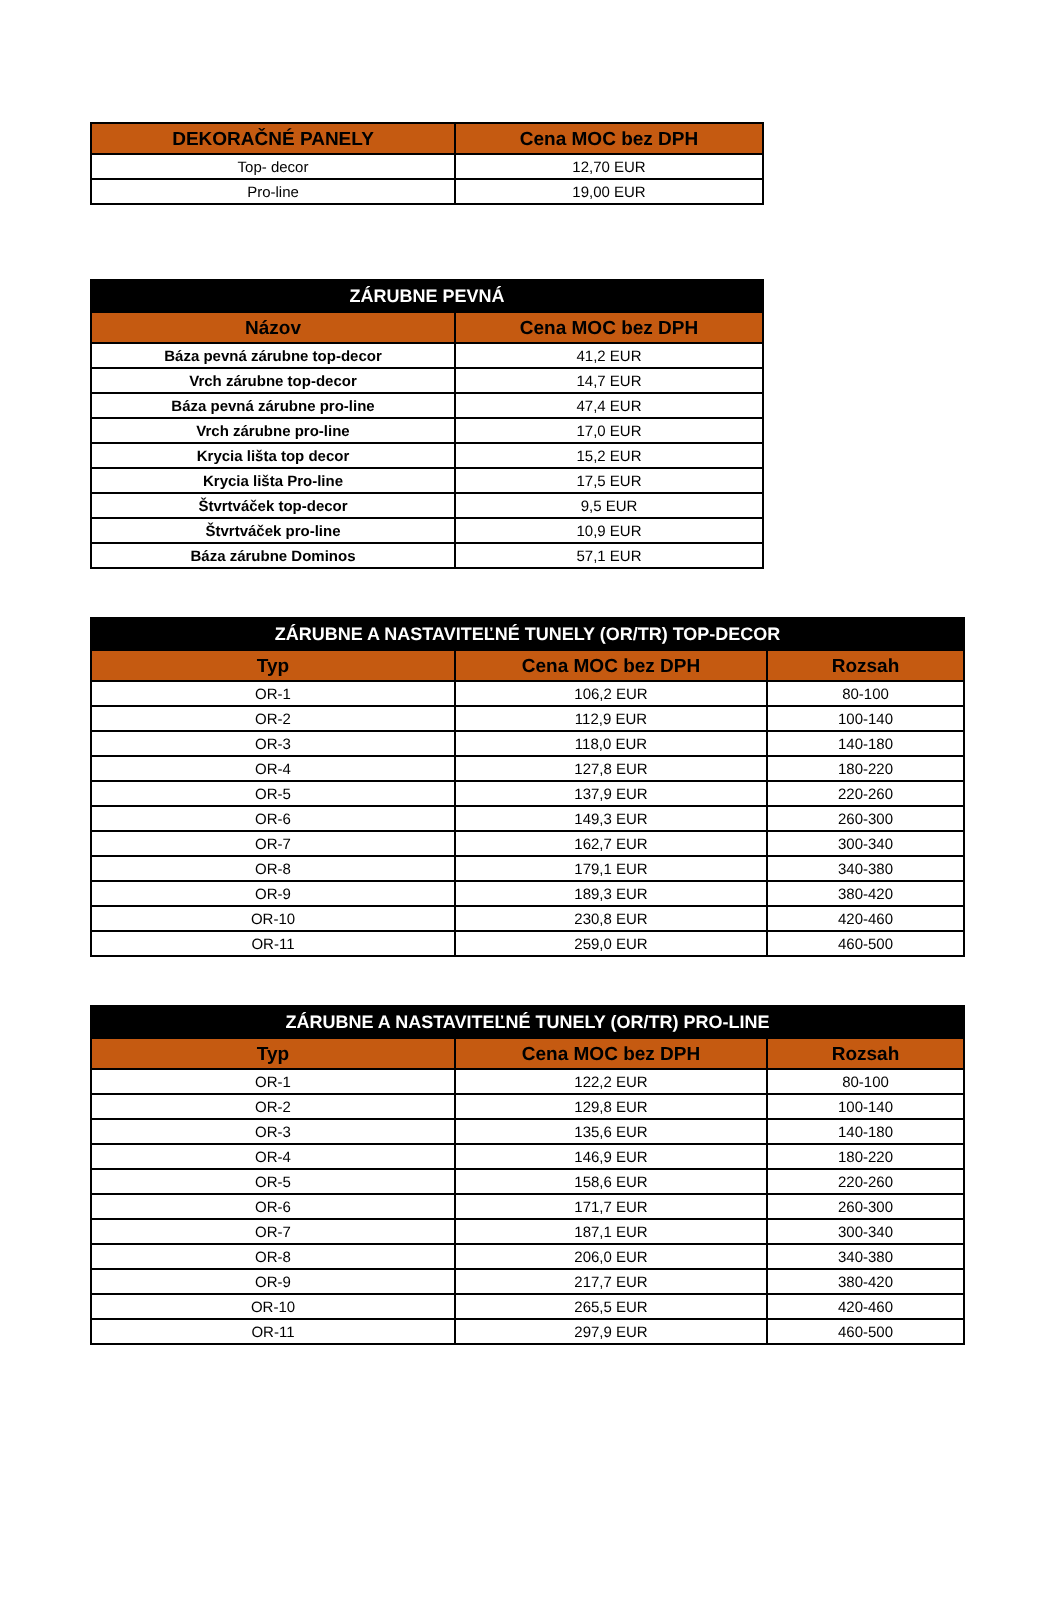| DEKORAČNÉ PANELY | Cena MOC bez DPH |
| --- | --- |
| Top- decor | 12,70 EUR |
| Pro-line | 19,00 EUR |
| ZÁRUBNE PEVNÁ | |
| --- | --- |
| Názov | Cena MOC bez DPH |
| Báza pevná zárubne top-decor | 41,2 EUR |
| Vrch zárubne top-decor | 14,7 EUR |
| Báza pevná zárubne pro-line | 47,4 EUR |
| Vrch zárubne pro-line | 17,0 EUR |
| Krycia lišta top decor | 15,2 EUR |
| Krycia lišta Pro-line | 17,5 EUR |
| Štvrtváček top-decor | 9,5 EUR |
| Štvrtváček pro-line | 10,9 EUR |
| Báza zárubne Dominos | 57,1 EUR |
| ZÁRUBNE A NASTAVITEĽNÉ TUNELY (OR/TR) TOP-DECOR | | |
| --- | --- | --- |
| Typ | Cena MOC bez DPH | Rozsah |
| OR-1 | 106,2 EUR | 80-100 |
| OR-2 | 112,9 EUR | 100-140 |
| OR-3 | 118,0 EUR | 140-180 |
| OR-4 | 127,8 EUR | 180-220 |
| OR-5 | 137,9 EUR | 220-260 |
| OR-6 | 149,3 EUR | 260-300 |
| OR-7 | 162,7 EUR | 300-340 |
| OR-8 | 179,1 EUR | 340-380 |
| OR-9 | 189,3 EUR | 380-420 |
| OR-10 | 230,8 EUR | 420-460 |
| OR-11 | 259,0 EUR | 460-500 |
| ZÁRUBNE A NASTAVITEĽNÉ TUNELY (OR/TR) PRO-LINE | | |
| --- | --- | --- |
| Typ | Cena MOC bez DPH | Rozsah |
| OR-1 | 122,2 EUR | 80-100 |
| OR-2 | 129,8 EUR | 100-140 |
| OR-3 | 135,6 EUR | 140-180 |
| OR-4 | 146,9 EUR | 180-220 |
| OR-5 | 158,6 EUR | 220-260 |
| OR-6 | 171,7 EUR | 260-300 |
| OR-7 | 187,1 EUR | 300-340 |
| OR-8 | 206,0 EUR | 340-380 |
| OR-9 | 217,7 EUR | 380-420 |
| OR-10 | 265,5 EUR | 420-460 |
| OR-11 | 297,9 EUR | 460-500 |